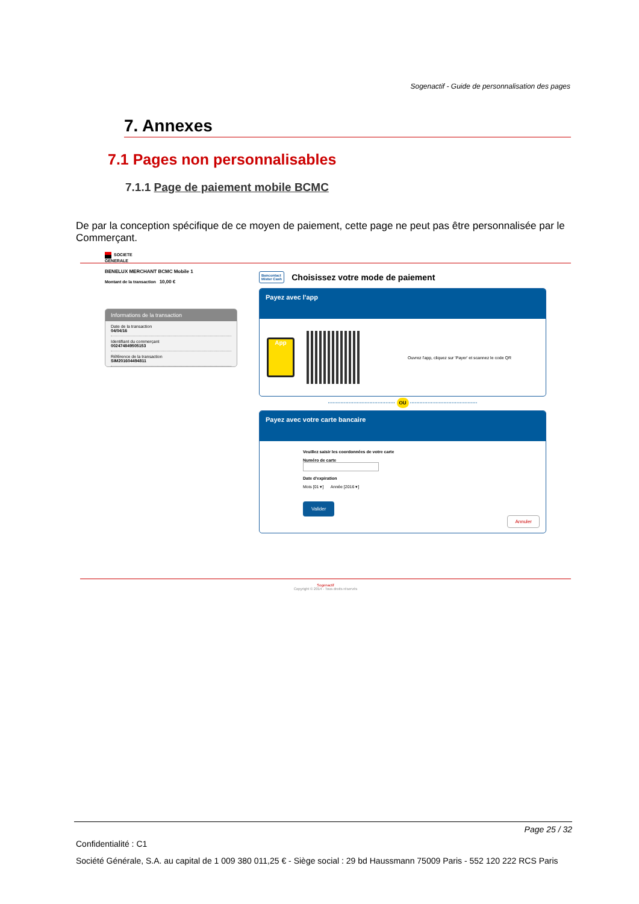Sogenactif - Guide de personnalisation des pages
7. Annexes
7.1 Pages non personnalisables
7.1.1 Page de paiement mobile BCMC
De par la conception spécifique de ce moyen de paiement, cette page ne peut pas être personnalisée par le Commerçant.
SOCIETE
GENERALE
BENELUX MERCHANT BCMC Mobile 1
Montant de la transaction 10,00 €
Informations de la transaction
Date de la transaction
04/04/16
Identifiant du commerçant
002474849505153
Référence de la transaction
SIM201604494811
Bancontact
Mister Cash Choisissez votre mode de paiement
Payez avec l'app
App
Ouvrez l'app, cliquez sur 'Payer' et scannez le code QR
·········································· OU ··········································
Payez avec votre carte bancaire
Veuillez saisir les coordonnées de votre carte
Numéro de carte
Date d'expiration
Mois [01 ▾] Année [2016 ▾]
Valider
Annuler
Sogenactif
Copyright © 2014 - Tous droits réservés
Page 25 / 32
Confidentialité : C1
Société Générale, S.A. au capital de 1 009 380 011,25 € - Siège social : 29 bd Haussmann 75009 Paris - 552 120 222 RCS Paris